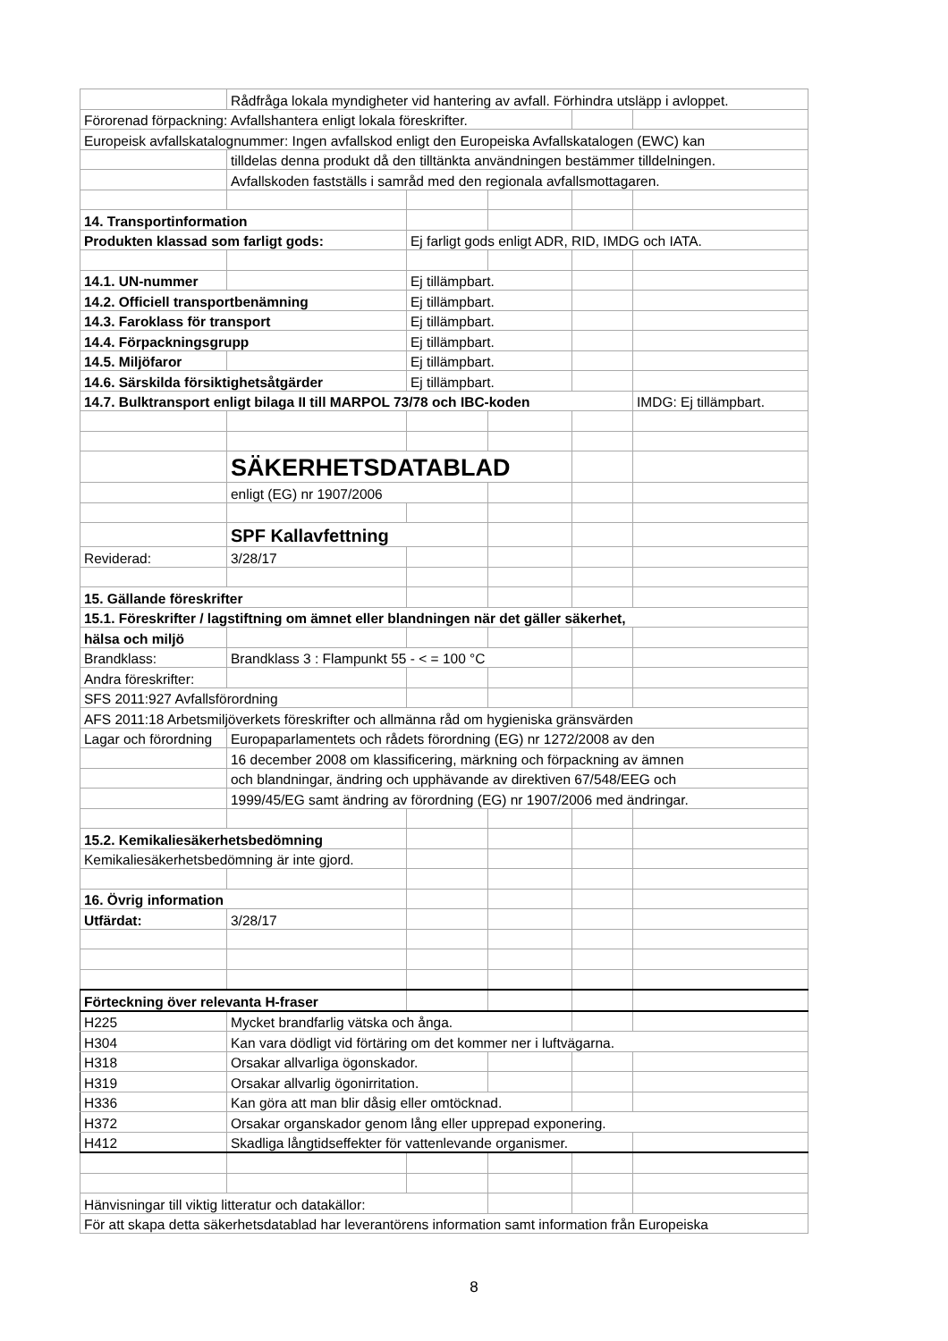| | Rådfråga lokala myndigheter vid hantering av avfall. Förhindra utsläpp i avloppet. | | | | |
| Förorenad förpackning: Avfallshantera enligt lokala föreskrifter. | | | | | |
| Europeisk avfallskatalognummer: Ingen avfallskod enligt den Europeiska Avfallskatalogen (EWC) kan | | | | | |
| | tilldelas denna produkt då den tilltänkta användningen bestämmer tilldelningen. | | | | |
| | Avfallskoden fastställs i samråd med den regionala avfallsmottagaren. | | | | |
| 14. Transportinformation | | | | | |
| Produkten klassad som farligt gods: | | Ej farligt gods enligt ADR, RID, IMDG och IATA. | | | |
| 14.1. UN-nummer | | Ej tillämpbart. | | | |
| 14.2. Officiell transportbenämning | | Ej tillämpbart. | | | |
| 14.3. Faroklass för transport | | Ej tillämpbart. | | | |
| 14.4. Förpackningsgrupp | | Ej tillämpbart. | | | |
| 14.5. Miljöfaror | | Ej tillämpbart. | | | |
| 14.6. Särskilda försiktighetsåtgärder | | Ej tillämpbart. | | | |
| 14.7. Bulktransport enligt bilaga II till MARPOL 73/78 och IBC-koden | | | | | IMDG: Ej tillämpbart. |
| | SÄKERHETSDATABLAD | | | | |
| | enligt (EG) nr 1907/2006 | | | | |
| | SPF Kallavfettning | | | | |
| Reviderad: | 3/28/17 | | | | |
| 15. Gällande föreskrifter | | | | | |
| 15.1. Föreskrifter / lagstiftning om ämnet eller blandningen när det gäller säkerhet, | | | | | |
| hälsa och miljö | | | | | |
| Brandklass: | Brandklass 3 : Flampunkt 55 - < = 100 °C | | | | |
| Andra föreskrifter: | | | | | |
| SFS 2011:927 Avfallsförordning | | | | | |
| AFS 2011:18 Arbetsmiljöverkets föreskrifter och allmänna råd om hygieniska gränsvärden | | | | | |
| Lagar och förordning | Europaparlamentets och rådets förordning (EG) nr 1272/2008 av den | | | | |
| | 16 december 2008 om klassificering, märkning och förpackning av ämnen | | | | |
| | och blandningar, ändring och upphävande av direktiven 67/548/EEG och | | | | |
| | 1999/45/EG samt ändring av förordning (EG) nr 1907/2006 med ändringar. | | | | |
| 15.2. Kemikaliesäkerhetsbedömning | | | | | |
| Kemikaliesäkerhetsbedömning är inte gjord. | | | | | |
| 16. Övrig information | | | | | |
| Utfärdat: | 3/28/17 | | | | |
| Förteckning över relevanta H-fraser | | | | | |
| H225 | Mycket brandfarlig vätska och ånga. | | | | |
| H304 | Kan vara dödligt vid förtäring om det kommer ner i luftvägarna. | | | | |
| H318 | Orsakar allvarliga ögonskador. | | | | |
| H319 | Orsakar allvarlig ögonirritation. | | | | |
| H336 | Kan göra att man blir dåsig eller omtöcknad. | | | | |
| H372 | Orsakar organskador genom lång eller upprepad exponering. | | | | |
| H412 | Skadliga långtidseffekter för vattenlevande organismer. | | | | |
| Hänvisningar till viktig litteratur och datakällor: | | | | | |
| För att skapa detta säkerhetsdatablad har leverantörens information samt information från Europeiska | | | | | |
8